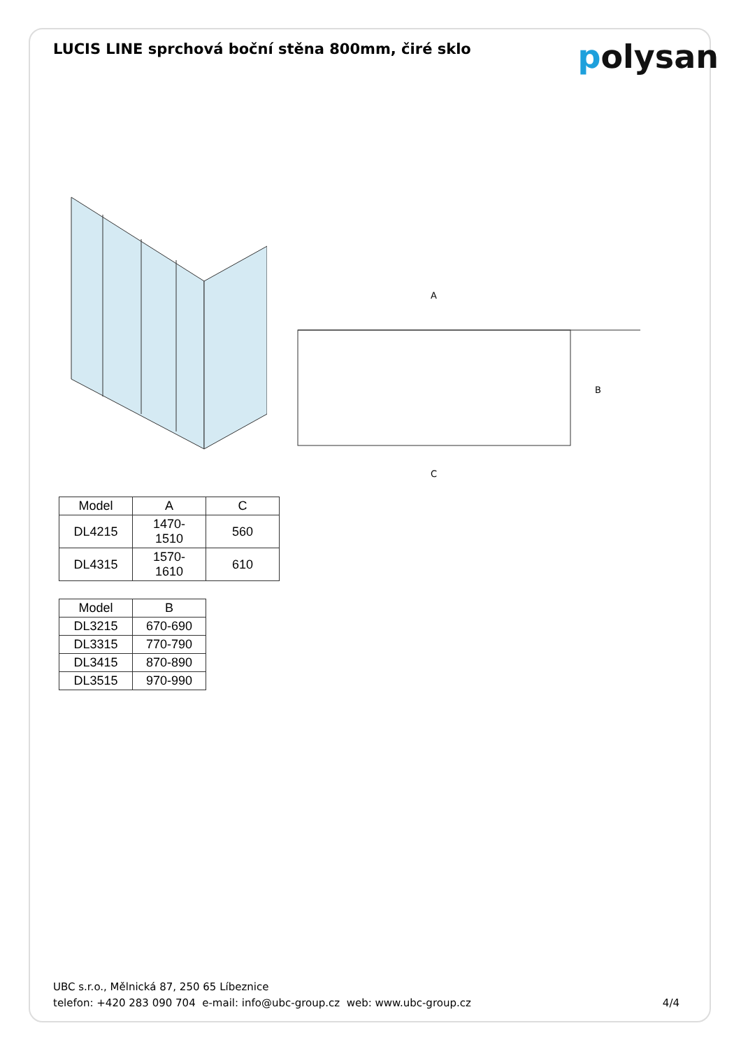LUCIS LINE sprchová boční stěna 800mm, čiré sklo
polysan
A
B
C
| Model | A | C |
| --- | --- | --- |
| DL4215 | 1470-1510 | 560 |
| DL4315 | 1570-1610 | 610 |
| Model | B |
| --- | --- |
| DL3215 | 670-690 |
| DL3315 | 770-790 |
| DL3415 | 870-890 |
| DL3515 | 970-990 |
UBC s.r.o., Mělnická 87, 250 65 Líbeznice
telefon: +420 283 090 704 e-mail: info@ubc-group.cz web: www.ubc-group.cz
4/4